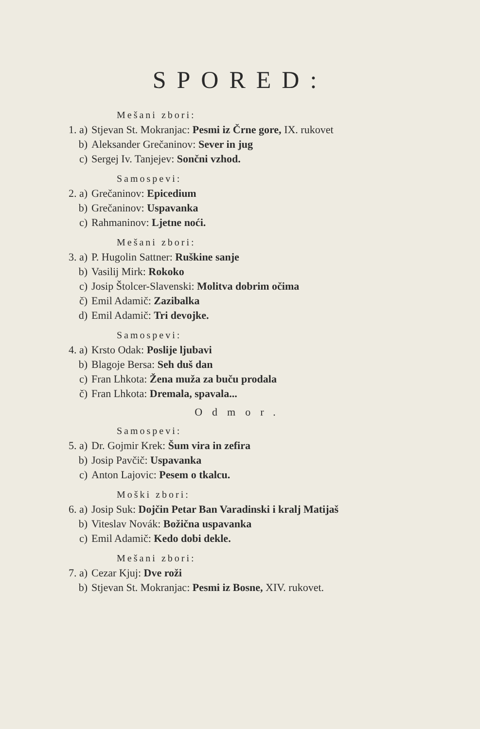SPORED:
Mešani zbori:
1. a) Stjevan St. Mokranjac: Pesmi iz Črne gore, IX. rukovet
b) Aleksander Grečaninov: Sever in jug
c) Sergej Iv. Tanjejev: Sončni vzhod.
Samospevi:
2. a) Grečaninov: Epicedium
b) Grečaninov: Uspavanka
c) Rahmaninov: Ljetne noći.
Mešani zbori:
3. a) P. Hugolin Sattner: Ruškine sanje
b) Vasilij Mirk: Rokoko
c) Josip Štolcer-Slavenski: Molitva dobrim očima
č) Emil Adamič: Zazibalka
d) Emil Adamič: Tri devojke.
Samospevi:
4. a) Krsto Odak: Poslije ljubavi
b) Blagoje Bersa: Seh duš dan
c) Fran Lhkota: Žena muža za buču prodala
č) Fran Lhkota: Dremala, spavala...
Odmor.
Samospevi:
5. a) Dr. Gojmir Krek: Šum vira in zefira
b) Josip Pavčič: Uspavanka
c) Anton Lajovic: Pesem o tkalcu.
Moški zbori:
6. a) Josip Suk: Dojčin Petar Ban Varadinski i kralj Matijaš
b) Viteslav Novák: Božična uspavanka
c) Emil Adamič: Kedo dobi dekle.
Mešani zbori:
7. a) Cezar Kjuj: Dve roži
b) Stjevan St. Mokranjac: Pesmi iz Bosne, XIV. rukovet.